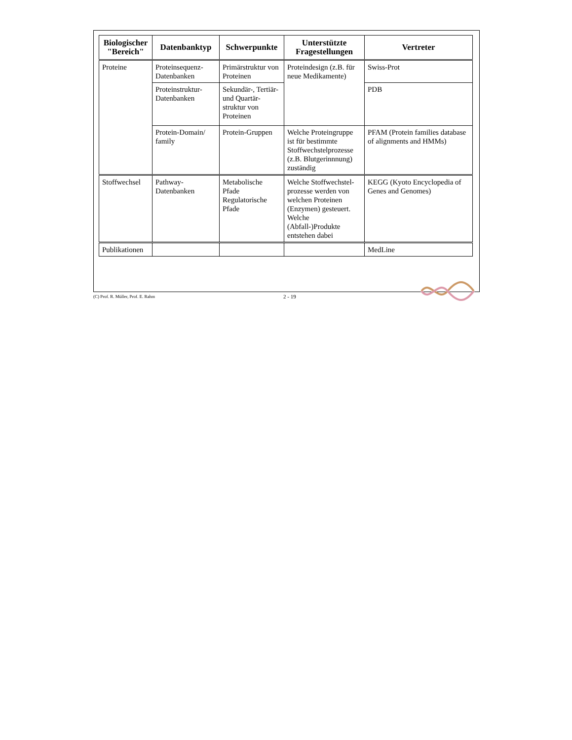| Biologischer "Bereich" | Datenbanktyp | Schwerpunkte | Unterstützte Fragestellungen | Vertreter |
| --- | --- | --- | --- | --- |
| Proteine | Proteinsequenz-Datenbanken | Primärstruktur von Proteinen | Proteindesign (z.B. für neue Medikamente) | Swiss-Prot |
| | Proteinstruktur-Datenbanken | Sekundär-, Tertiär- und Quartär-struktur von Proteinen | | PDB |
| | Protein-Domain/ family | Protein-Gruppen | Welche Proteingruppe ist für bestimmte Stoffwechstelprozesse (z.B. Blutgerinnnung) zuständig | PFAM (Protein families database of alignments and HMMs) |
| Stoffwechsel | Pathway-Datenbanken | Metabolische Pfade Regulatorische Pfade | Welche Stoffwechstel-prozesse werden von welchen Proteinen (Enzymen) gesteuert. Welche (Abfall-)Produkte entstehen dabei | KEGG (Kyoto Encyclopedia of Genes and Genomes) |
| Publikationen | | | | MedLine |
(C) Prof. R. Müller, Prof. E. Rahm 2 - 19